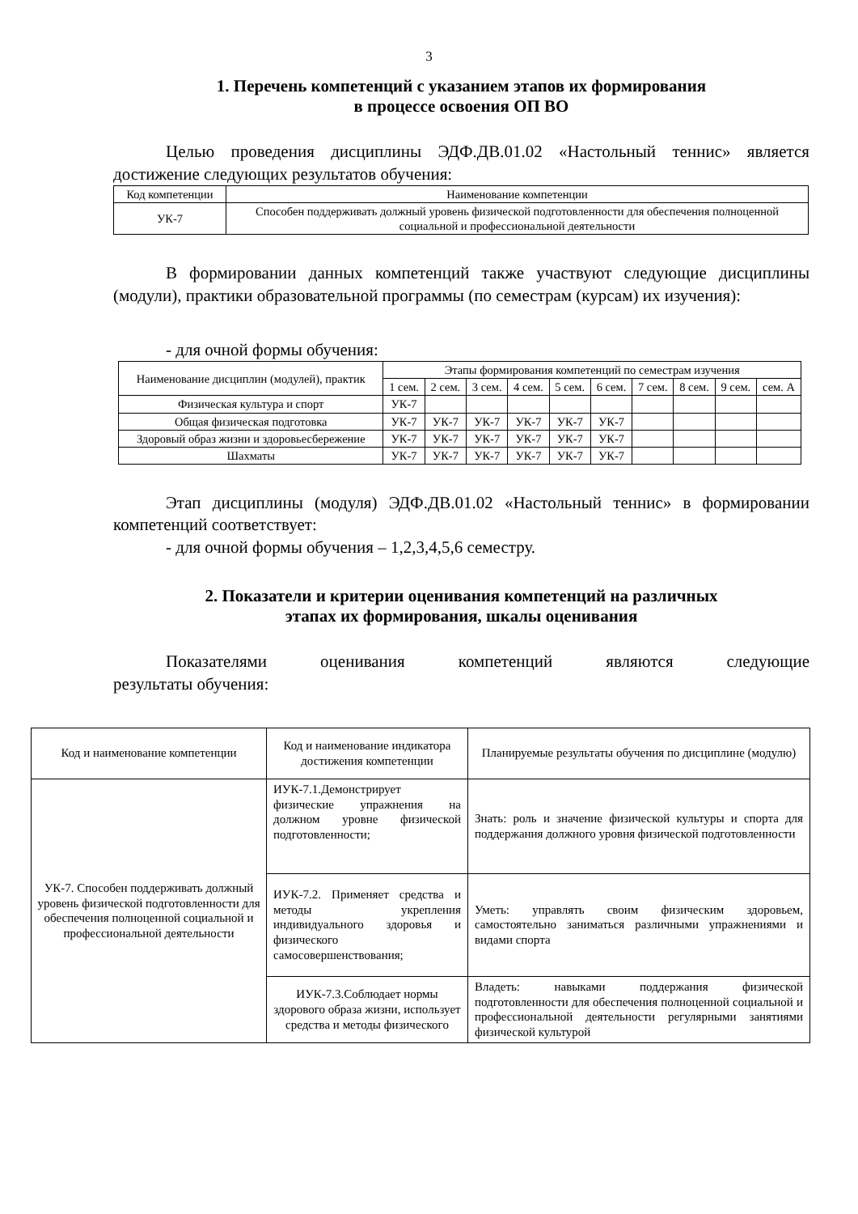3
1. Перечень компетенций с указанием этапов их формирования
в процессе освоения ОП ВО
Целью проведения дисциплины ЭДФ.ДВ.01.02 «Настольный теннис» является достижение следующих результатов обучения:
| Код компетенции | Наименование компетенции |
| --- | --- |
| УК-7 | Способен поддерживать должный уровень физической подготовленности для обеспечения полноценной социальной и профессиональной деятельности |
В формировании данных компетенций также участвуют следующие дисциплины (модули), практики образовательной программы (по семестрам (курсам) их изучения):
- для очной формы обучения:
| Наименование дисциплин (модулей), практик | Этапы формирования компетенций по семестрам изучения | | | | | | | | | |
| --- | --- | --- | --- | --- | --- | --- | --- | --- | --- | --- |
| | 1 сем. | 2 сем. | 3 сем. | 4 сем. | 5 сем. | 6 сем. | 7 сем. | 8 сем. | 9 сем. | сем. А |
| Физическая культура и спорт | УК-7 | | | | | | | | | |
| Общая физическая подготовка | УК-7 | УК-7 | УК-7 | УК-7 | УК-7 | УК-7 | | | | |
| Здоровый образ жизни и здоровьесбережение | УК-7 | УК-7 | УК-7 | УК-7 | УК-7 | УК-7 | | | | |
| Шахматы | УК-7 | УК-7 | УК-7 | УК-7 | УК-7 | УК-7 | | | | |
Этап дисциплины (модуля) ЭДФ.ДВ.01.02 «Настольный теннис» в формировании компетенций соответствует:
- для очной формы обучения – 1,2,3,4,5,6 семестру.
2. Показатели и критерии оценивания компетенций на различных
этапах их формирования, шкалы оценивания
Показателями оценивания компетенций являются следующие
результаты обучения:
| Код и наименование компетенции | Код и наименование индикатора достижения компетенции | Планируемые результаты обучения по дисциплине (модулю) |
| --- | --- | --- |
| УК-7. Способен поддерживать должный уровень физической подготовленности для обеспечения полноценной социальной и профессиональной деятельности | ИУК-7.1.Демонстрирует физические упражнения на должном уровне физической подготовленности; | Знать: роль и значение физической культуры и спорта для поддержания должного уровня физической подготовленности |
| | ИУК-7.2. Применяет средства и методы укрепления индивидуального здоровья и физического самосовершенствования; | Уметь: управлять своим физическим здоровьем, самостоятельно заниматься различными упражнениями и видами спорта |
| | ИУК-7.3.Соблюдает нормы здорового образа жизни, использует средства и методы физического | Владеть: навыками поддержания физической подготовленности для обеспечения полноценной социальной и профессиональной деятельности регулярными занятиями физической культурой |